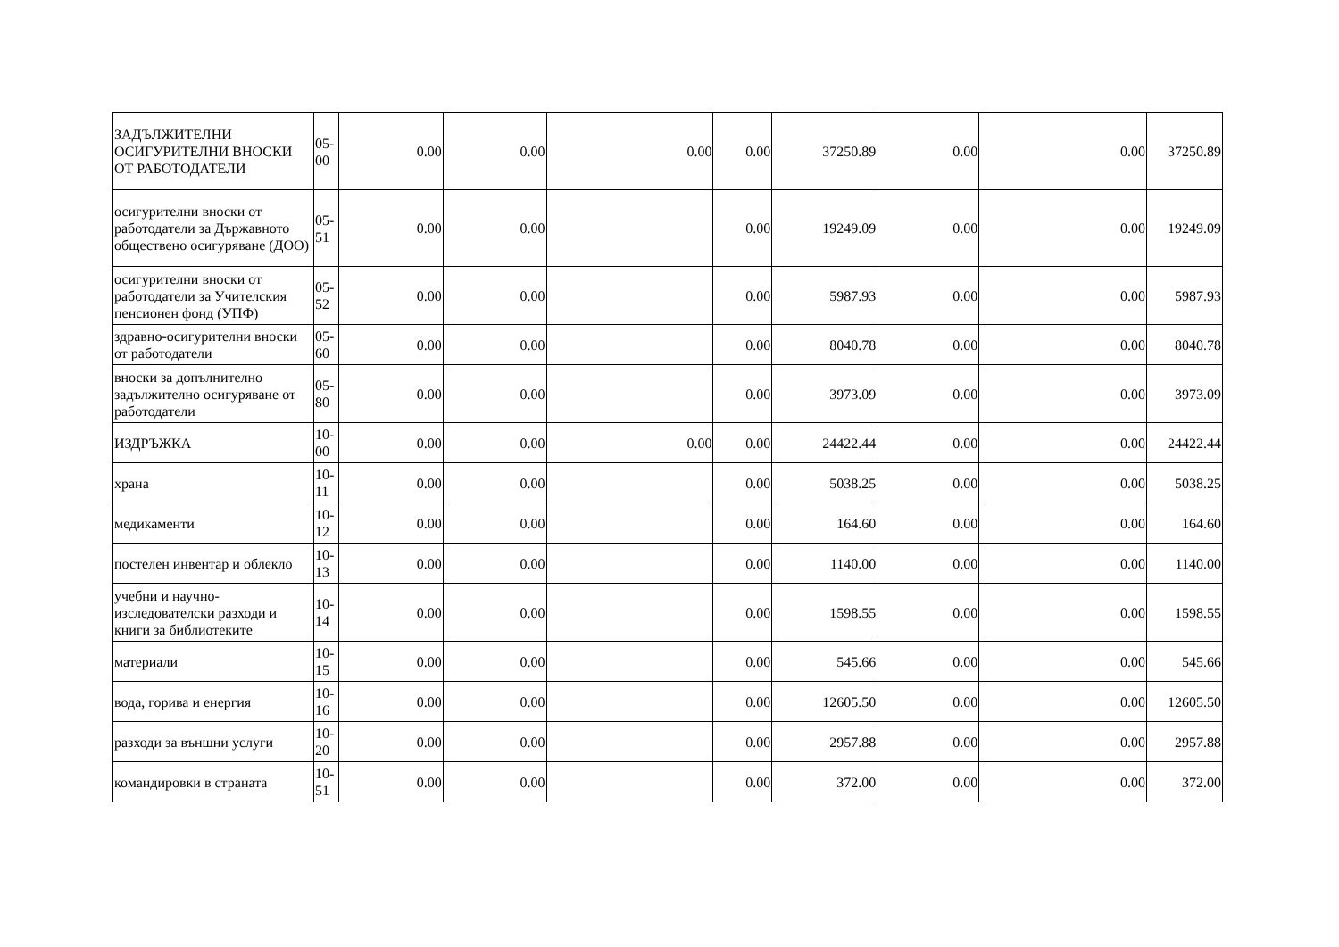| ЗАДЪЛЖИТЕЛНИ ОСИГУРИТЕЛНИ ВНОСКИ ОТ РАБОТОДАТЕЛИ | 05-00 | 0.00 | 0.00 | 0.00 | 0.00 | 37250.89 | 0.00 | 0.00 | 37250.89 |
| осигурителни вноски от работодатели за Държавното обществено осигуряване (ДОО) | 05-51 | 0.00 | 0.00 | | 0.00 | 19249.09 | 0.00 | 0.00 | 19249.09 |
| осигурителни вноски от работодатели за Учителския пенсионен фонд (УПФ) | 05-52 | 0.00 | 0.00 | | 0.00 | 5987.93 | 0.00 | 0.00 | 5987.93 |
| здравно-осигурителни вноски от работодатели | 05-60 | 0.00 | 0.00 | | 0.00 | 8040.78 | 0.00 | 0.00 | 8040.78 |
| вноски за допълнително задължително осигуряване от работодатели | 05-80 | 0.00 | 0.00 | | 0.00 | 3973.09 | 0.00 | 0.00 | 3973.09 |
| ИЗДРЪЖКА | 10-00 | 0.00 | 0.00 | 0.00 | 0.00 | 24422.44 | 0.00 | 0.00 | 24422.44 |
| храна | 10-11 | 0.00 | 0.00 | | 0.00 | 5038.25 | 0.00 | 0.00 | 5038.25 |
| медикаменти | 10-12 | 0.00 | 0.00 | | 0.00 | 164.60 | 0.00 | 0.00 | 164.60 |
| постелен инвентар и облекло | 10-13 | 0.00 | 0.00 | | 0.00 | 1140.00 | 0.00 | 0.00 | 1140.00 |
| учебни и научно-изследователски разходи и книги за библиотеките | 10-14 | 0.00 | 0.00 | | 0.00 | 1598.55 | 0.00 | 0.00 | 1598.55 |
| материали | 10-15 | 0.00 | 0.00 | | 0.00 | 545.66 | 0.00 | 0.00 | 545.66 |
| вода, горива и енергия | 10-16 | 0.00 | 0.00 | | 0.00 | 12605.50 | 0.00 | 0.00 | 12605.50 |
| разходи за външни услуги | 10-20 | 0.00 | 0.00 | | 0.00 | 2957.88 | 0.00 | 0.00 | 2957.88 |
| командировки в страната | 10-51 | 0.00 | 0.00 | | 0.00 | 372.00 | 0.00 | 0.00 | 372.00 |